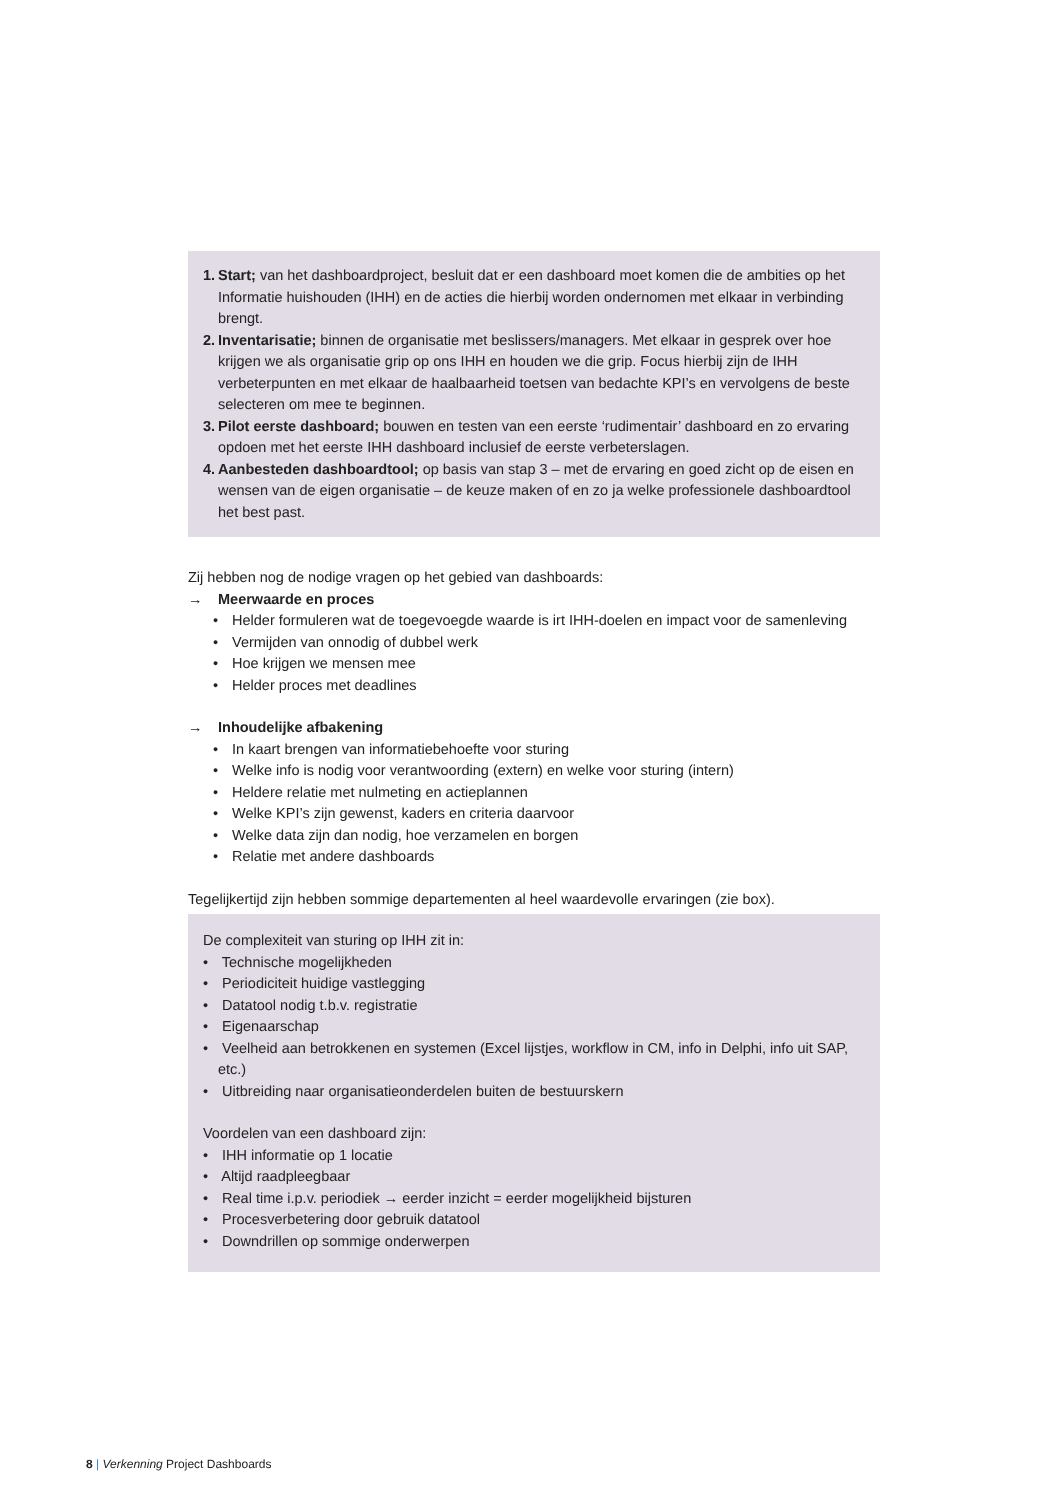1.
Start; van het dashboardproject, besluit dat er een dashboard moet komen die de ambities op het Informatie huishouden (IHH) en de acties die hierbij worden ondernomen met elkaar in verbinding brengt.
2.
Inventarisatie; binnen de organisatie met beslissers/managers. Met elkaar in gesprek over hoe krijgen we als organisatie grip op ons IHH en houden we die grip. Focus hierbij zijn de IHH verbeterpunten en met elkaar de haalbaarheid toetsen van bedachte KPI’s en vervolgens de beste selecteren om mee te beginnen.
3.
Pilot eerste dashboard; bouwen en testen van een eerste ‘rudimentair’ dashboard en zo ervaring opdoen met het eerste IHH dashboard inclusief de eerste verbeterslagen.
4.
Aanbesteden dashboardtool; op basis van stap 3 – met de ervaring en goed zicht op de eisen en wensen van de eigen organisatie – de keuze maken of en zo ja welke professionele dashboardtool het best past.
Zij hebben nog de nodige vragen op het gebied van dashboards:
→ Meerwaarde en proces
• Helder formuleren wat de toegevoegde waarde is irt IHH-doelen en impact voor de samenleving
• Vermijden van onnodig of dubbel werk
• Hoe krijgen we mensen mee
• Helder proces met deadlines
→ Inhoudelijke afbakening
• In kaart brengen van informatiebehoefte voor sturing
• Welke info is nodig voor verantwoording (extern) en welke voor sturing (intern)
• Heldere relatie met nulmeting en actieplannen
• Welke KPI’s zijn gewenst, kaders en criteria daarvoor
• Welke data zijn dan nodig, hoe verzamelen en borgen
• Relatie met andere dashboards
Tegelijkertijd zijn hebben sommige departementen al heel waardevolle ervaringen (zie box).
De complexiteit van sturing op IHH zit in:
• Technische mogelijkheden
• Periodiciteit huidige vastlegging
• Datatool nodig t.b.v. registratie
• Eigenaarschap
• Veelheid aan betrokkenen en systemen (Excel lijstjes, workflow in CM, info in Delphi, info uit SAP, etc.)
• Uitbreiding naar organisatieonderdelen buiten de bestuurskern
Voordelen van een dashboard zijn:
• IHH informatie op 1 locatie
• Altijd raadpleegbaar
• Real time i.p.v. periodiek → eerder inzicht = eerder mogelijkheid bijsturen
• Procesverbetering door gebruik datatool
• Downdrillen op sommige onderwerpen
8 | Verkenning Project Dashboards